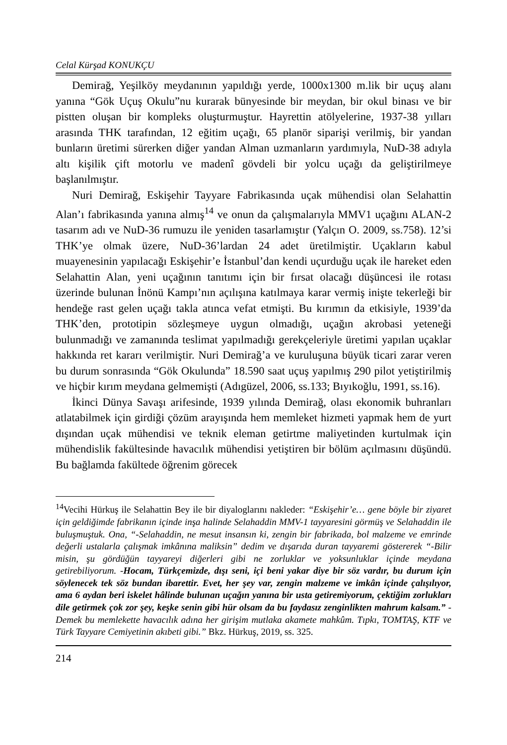Celal Kürşad KONUKÇU
Demirağ, Yeşilköy meydanının yapıldığı yerde, 1000x1300 m.lik bir uçuş alanı yanına “Gök Uçuş Okulu”nu kurarak bünyesinde bir meydan, bir okul binası ve bir pistten oluşan bir kompleks oluşturmuştur. Hayrettin atölyelerine, 1937-38 yılları arasında THK tarafından, 12 eğitim uçağı, 65 planör siparişi verilmiş, bir yandan bunların üretimi sürerken diğer yandan Alman uzmanların yardımıyla, NuD-38 adıyla altı kişilik çift motorlu ve madenî gövdeli bir yolcu uçağı da geliştirilmeye başlanılmıştır.
Nuri Demirağ, Eskişehir Tayyare Fabrikasında uçak mühendisi olan Selahattin Alan’ı fabrikasında yanına almış<sup>14</sup> ve onun da çalışmalarıyla MMV1 uçağını ALAN-2 tasarım adı ve NuD-36 rumuzu ile yeniden tasarlamıştır (Yalçın O. 2009, ss.758). 12’si THK’ye olmak üzere, NuD-36’lardan 24 adet üretilmiştir. Uçakların kabul muayenesinin yapılacağı Eskişehir’e İstanbul’dan kendi uçurduğu uçak ile hareket eden Selahattin Alan, yeni uçağının tanıtımı için bir fırsat olacağı düşüncesi ile rotası üzerinde bulunan İnönü Kampı’nın açılışına katılmaya karar vermiş inişte tekerleği bir hendeğe rast gelen uçağı takla atınca vefat etmişti. Bu kırımın da etkisiyle, 1939’da THK’den, prototipin sözleşmeye uygun olmadığı, uçağın akrobasi yeteneği bulunmadığı ve zamanında teslimat yapılmadığı gerekçeleriyle üretimi yapılan uçaklar hakkında ret kararı verilmiştir. Nuri Demirağ’a ve kuruluşuna büyük ticari zarar veren bu durum sonrasında “Gök Okulunda” 18.590 saat uçuş yapılmış 290 pilot yetiştirilmiş ve hiçbir kırım meydana gelmemişti (Adıgüzel, 2006, ss.133; Bıyıkoğlu, 1991, ss.16).
İkinci Dünya Savaşı arifesinde, 1939 yılında Demirağ, olası ekonomik buhranları atlatabilmek için girdiği çözüm arayışında hem memleket hizmeti yapmak hem de yurt dışından uçak mühendisi ve teknik eleman getirtme maliyetinden kurtulmak için mühendislik fakültesinde havacılık mühendisi yetiştiren bir bölüm açılmasını düşündü. Bu bağlamda fakültede öğrenim görecek
<sup>14</sup> Vecihi Hürkuş ile Selahattin Bey ile bir diyaloglarını nakleder: “Eskişehir’e… gene böyle bir ziyaret için geldiğimde fabrikanın içinde inşa halinde Selahaddin MMV-1 tayyaresini görmüş ve Selahaddin ile buluşmuştuk. Ona, “-Selahaddin, ne mesut insansın ki, zengin bir fabrikada, bol malzeme ve emrinde değerli ustalarla çalışmak imkânına maliksin” dedim ve dışarıda duran tayyaremi göstererek “-Bilir misin, şu gördüğün tayyareyi diğerleri gibi ne zorluklar ve yoksunluklar içinde meydana getirebiliyorum. -Hocam, Türkçemizde, dışı seni, içi beni yakar diye bir söz vardır, bu durum için söylenecek tek söz bundan ibarettir. Evet, her şey var, zengin malzeme ve imkân içinde çalışılıyor, ama 6 aydan beri iskelet hâlinde bulunan uçağın yanına bir usta getiremiyorum, çektiğim zorlukları dile getirmek çok zor şey, keşke senin gibi hür olsam da bu faydasız zenginlikten mahrum kalsam.” - Demek bu memlekette havacılık adına her girişim mutlaka akamete mahkûm. Tıpkı, TOMTAŞ, KTF ve Türk Tayyare Cemiyetinin akıbeti gibi.” Bkz. Hürkuş, 2019, ss. 325.
214